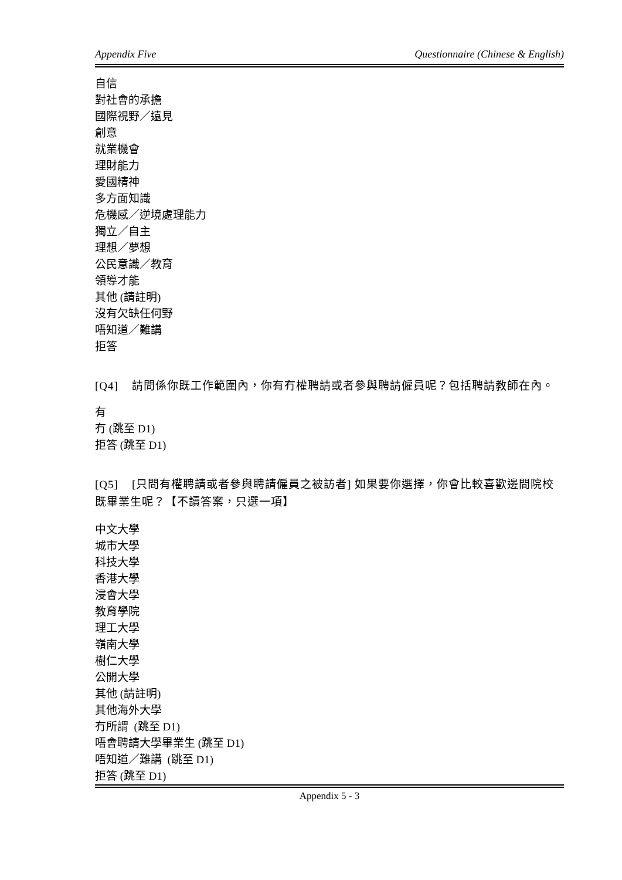Appendix Five Questionnaire (Chinese & English)
自信
對社會的承擔
國際視野／遠見
創意
就業機會
理財能力
愛國精神
多方面知識
危機感／逆境處理能力
獨立／自主
理想／夢想
公民意識／教育
領導才能
其他 (請註明)
沒有欠缺任何野
唔知道／難講
拒答
[Q4] 請問係你既工作範圍內，你有冇權聘請或者參與聘請僱員呢？包括聘請教師在內。
有
冇 (跳至 D1)
拒答 (跳至 D1)
[Q5] [只問有權聘請或者參與聘請僱員之被訪者] 如果要你選擇，你會比較喜歡邊間院校既畢業生呢？【不讀答案，只選一項】
中文大學
城市大學
科技大學
香港大學
浸會大學
教育學院
理工大學
嶺南大學
樹仁大學
公開大學
其他 (請註明)
其他海外大學
冇所謂 (跳至 D1)
唔會聘請大學畢業生 (跳至 D1)
唔知道／難講 (跳至 D1)
拒答 (跳至 D1)
Appendix 5 - 3